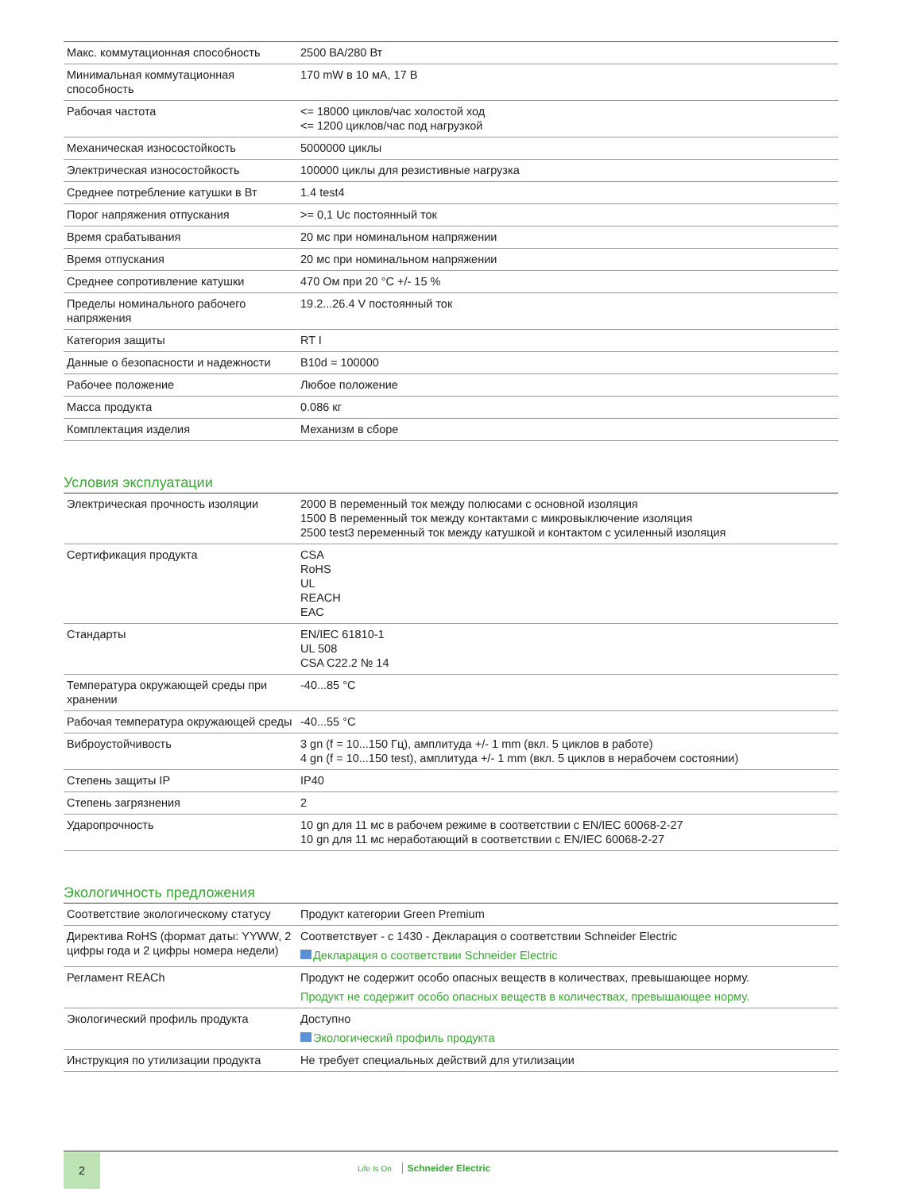| Макс. коммутационная способность | 2500 ВА/280 Вт |
| Минимальная коммутационная способность | 170 mW в 10 мА, 17 В |
| Рабочая частота | <= 18000 циклов/час холостой ход <= 1200 циклов/час под нагрузкой |
| Механическая износостойкость | 5000000 циклы |
| Электрическая износостойкость | 100000 циклы для резистивные нагрузка |
| Среднее потребление катушки в Вт | 1.4 test4 |
| Порог напряжения отпускания | >= 0,1 Uc постоянный ток |
| Время срабатывания | 20 мс при номинальном напряжении |
| Время отпускания | 20 мс при номинальном напряжении |
| Среднее сопротивление катушки | 470 Ом при 20 °C +/- 15 % |
| Пределы номинального рабочего напряжения | 19.2...26.4 V постоянный ток |
| Категория защиты | RT I |
| Данные о безопасности и надежности | B10d = 100000 |
| Рабочее положение | Любое положение |
| Масса продукта | 0.086 кг |
| Комплектация изделия | Механизм в сборе |
Условия эксплуатации
| Электрическая прочность изоляции | 2000 В переменный ток между полюсами с основной изоляция 1500 В переменный ток между контактами с микровыключение изоляция 2500 test3 переменный ток между катушкой и контактом с усиленный изоляция |
| Сертификация продукта | CSA RoHS UL REACH EAC |
| Стандарты | EN/IEC 61810-1 UL 508 CSA C22.2 № 14 |
| Температура окружающей среды при хранении | -40...85 °C |
| Рабочая температура окружающей среды | -40...55 °C |
| Виброустойчивость | 3 gn (f = 10...150 Гц), амплитуда +/- 1 mm (вкл. 5 циклов в работе) 4 gn (f = 10...150 test), амплитуда +/- 1 mm (вкл. 5 циклов в нерабочем состоянии) |
| Степень защиты IP | IP40 |
| Степень загрязнения | 2 |
| Ударопрочность | 10 gn для 11 мс в рабочем режиме в соответствии с EN/IEC 60068-2-27 10 gn для 11 мс неработающий в соответствии с EN/IEC 60068-2-27 |
Экологичность предложения
| Соответствие экологическому статусу | Продукт категории Green Premium |
| Директива RoHS (формат даты: YYWW, 2 цифры года и 2 цифры номера недели) | Соответствует - с 1430 - Декларация о соответствии Schneider Electric Декларация о соответствии Schneider Electric |
| Регламент REACh | Продукт не содержит особо опасных веществ в количествах, превышающее норму. Продукт не содержит особо опасных веществ в количествах, превышающее норму. |
| Экологический профиль продукта | Доступно Экологический профиль продукта |
| Инструкция по утилизации продукта | Не требует специальных действий для утилизации |
2
Life Is On Schneider Electric